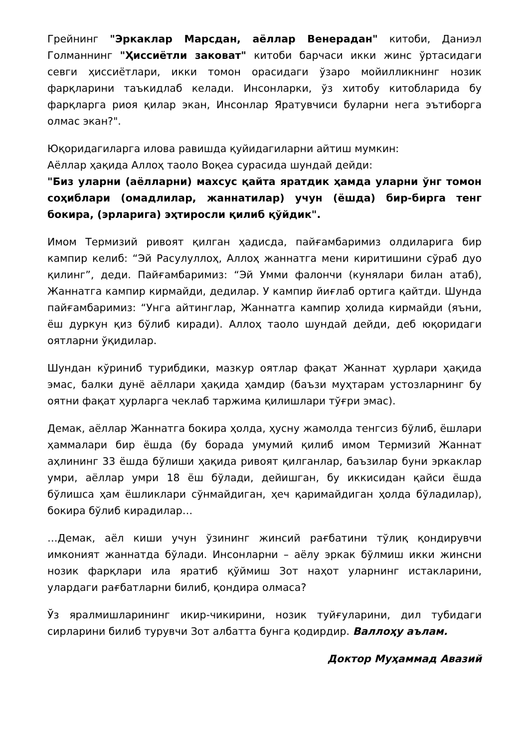Грейнинг "Эркаклар Марсдан, аёллар Венерадан" китоби, Даниэл Голманнинг "Ҳиссиётли заковат" китоби барчаси икки жинс ўртасидаги севги ҳиссиётлари, икки томон орасидаги ўзаро мойилликнинг нозик фарқларини таъкидлаб келади. Инсонларки, ўз хитобу китобларида бу фарқларга риоя қилар экан, Инсонлар Яратувчиси буларни нега эътиборга олмас экан?".
Юқоридагиларга илова равишда қуйидагиларни айтиш мумкин:
Аёллар ҳақида Аллоҳ таоло Воқеа сурасида шундай дейди:
"Биз уларни (аёлларни) махсус қайта яратдик ҳамда уларни ўнг томон соҳиблари (омадлилар, жаннатилар) учун (ёшда) бир-бирга тенг бокира, (эрларига) эҳтиросли қилиб қўйдик".
Имом Термизий ривоят қилган ҳадисда, пайғамбаримиз олдиларига бир кампир келиб: “Эй Расулуллоҳ, Аллоҳ жаннатга мени киритишини сўраб дуо қилинг”, деди. Пайғамбаримиз: “Эй Умми фалончи (кунялари билан атаб), Жаннатга кампир кирмайди, дедилар. У кампир йиғлаб ортига қайтди. Шунда пайғамбаримиз: “Унга айтинглар, Жаннатга кампир ҳолида кирмайди (яъни, ёш дуркун қиз бўлиб киради). Аллоҳ таоло шундай дейди, деб юқоридаги оятларни ўқидилар.
Шундан кўриниб турибдики, мазкур оятлар фақат Жаннат ҳурлари ҳақида эмас, балки дунё аёллари ҳақида ҳамдир (баъзи муҳтарам устозларнинг бу оятни фақат ҳурларга чеклаб таржима қилишлари тўғри эмас).
Демак, аёллар Жаннатга бокира ҳолда, ҳусну жамолда тенгсиз бўлиб, ёшлари ҳаммалари бир ёшда (бу борада умумий қилиб имом Термизий Жаннат аҳлининг 33 ёшда бўлиши ҳақида ривоят қилганлар, баъзилар буни эркаклар умри, аёллар умри 18 ёш бўлади, дейишган, бу иккисидан қайси ёшда бўлишса ҳам ёшликлари сўнмайдиган, ҳеч қаримайдиган ҳолда бўладилар), бокира бўлиб кирадилар…
…Демак, аёл киши учун ўзининг жинсий рағбатини тўлиқ қондирувчи имконият жаннатда бўлади. Инсонларни – аёлу эркак бўлмиш икки жинсни нозик фарқлари ила яратиб қўймиш Зот наҳот уларнинг истакларини, улардаги рағбатларни билиб, қондира олмаса?
Ўз яралмишларининг икир-чикирини, нозик туйғуларини, дил тубидаги сирларини билиб турувчи Зот албатта бунга қодирдир. Валлоҳу аълам.
Доктор Муҳаммад Авазий